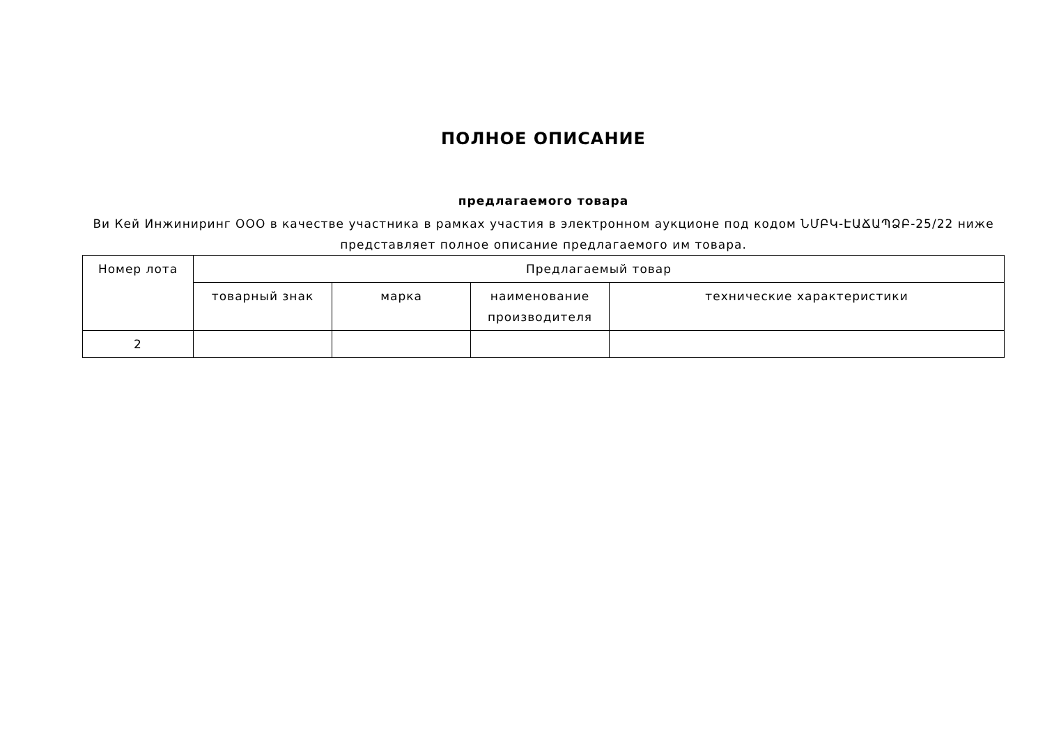ПОЛНОЕ ОПИСАНИЕ
предлагаемого товара
Ви Кей Инжиниринг ООО в качестве участника в рамках участия в электронном аукционе под кодом ՆՄԲԿ-ԷԱՃԱՊՁԲ-25/22 ниже представляет полное описание предлагаемого им товара.
| Номер лота | Предлагаемый товар | | | |
| --- | --- | --- | --- | --- |
| | товарный знак | марка | наименование производителя | технические характеристики |
| 2 | | | | |